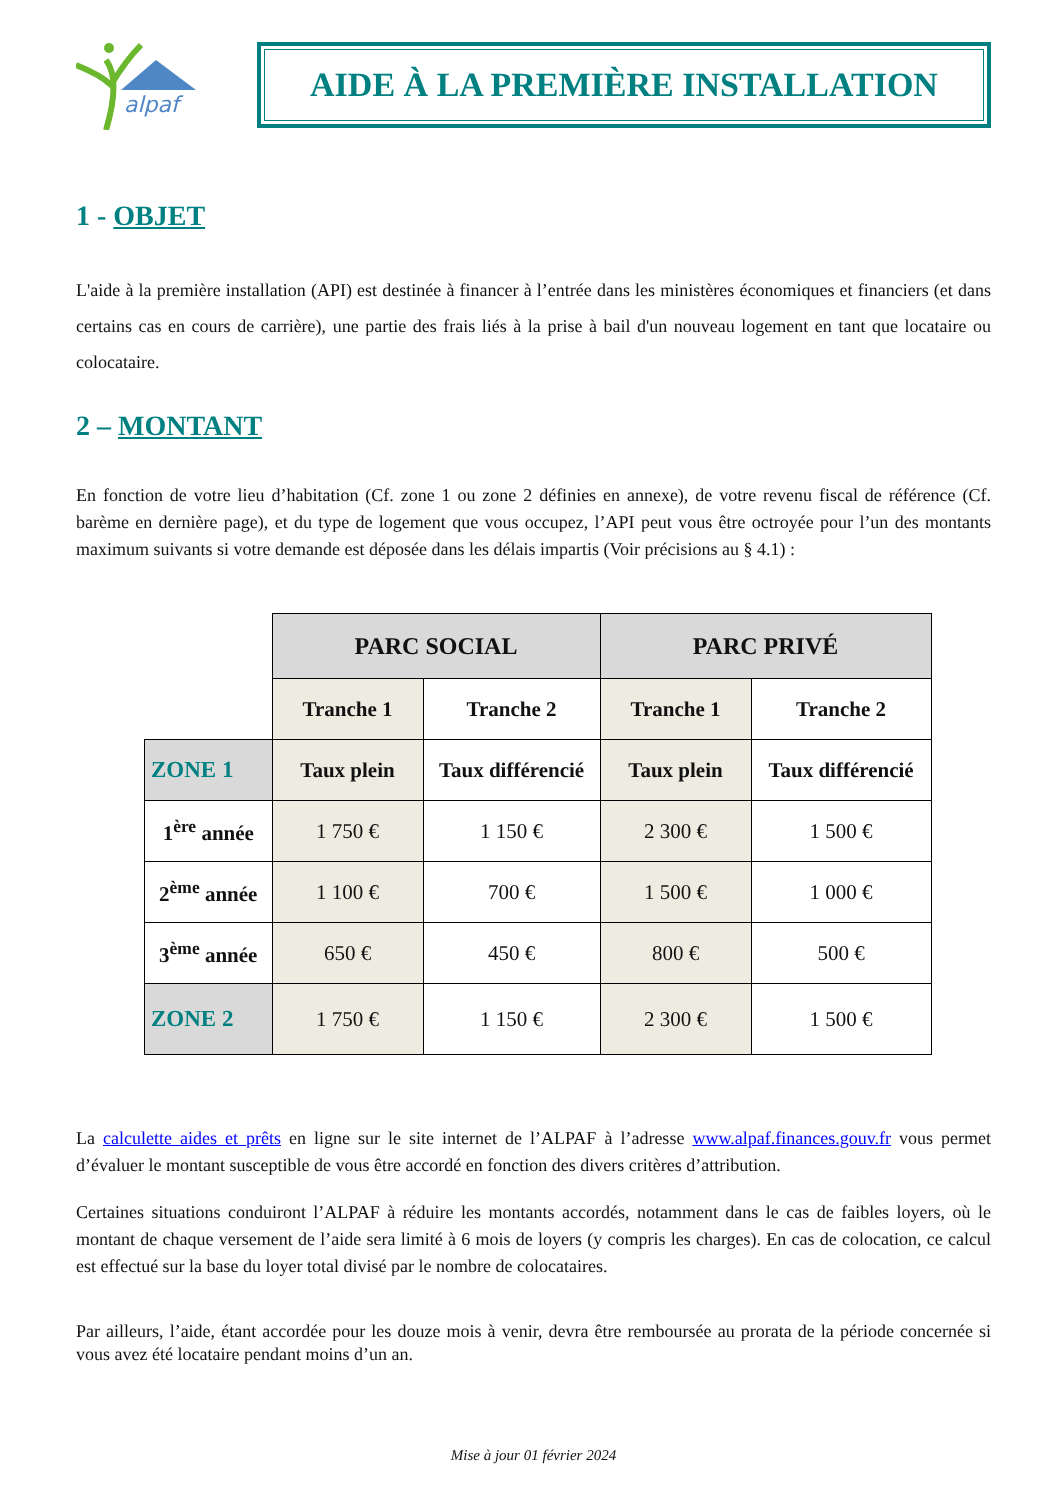alpaf
AIDE À LA PREMIÈRE INSTALLATION
1 - OBJET
L'aide à la première installation (API) est destinée à financer à l’entrée dans les ministères économiques et financiers (et dans certains cas en cours de carrière), une partie des frais liés à la prise à bail d'un nouveau logement en tant que locataire ou colocataire.
2 – MONTANT
En fonction de votre lieu d’habitation (Cf. zone 1 ou zone 2 définies en annexe), de votre revenu fiscal de référence (Cf. barème en dernière page), et du type de logement que vous occupez, l’API peut vous être octroyée pour l’un des montants maximum suivants si votre demande est déposée dans les délais impartis (Voir précisions au § 4.1) :
| | PARC SOCIAL | | PARC PRIVÉ | |
| | Tranche 1 | Tranche 2 | Tranche 1 | Tranche 2 |
| ZONE 1 | Taux plein | Taux différencié | Taux plein | Taux différencié |
| 1<sup>ère</sup> année | 1 750 € | 1 150 € | 2 300 € | 1 500 € |
| 2<sup>ème</sup> année | 1 100 € | 700 € | 1 500 € | 1 000 € |
| 3<sup>ème</sup> année | 650 € | 450 € | 800 € | 500 € |
| ZONE 2 | 1 750 € | 1 150 € | 2 300 € | 1 500 € |
La calculette aides et prêts en ligne sur le site internet de l’ALPAF à l’adresse www.alpaf.finances.gouv.fr vous permet d’évaluer le montant susceptible de vous être accordé en fonction des divers critères d’attribution.
Certaines situations conduiront l’ALPAF à réduire les montants accordés, notamment dans le cas de faibles loyers, où le montant de chaque versement de l’aide sera limité à 6 mois de loyers (y compris les charges). En cas de colocation, ce calcul est effectué sur la base du loyer total divisé par le nombre de colocataires.
Par ailleurs, l’aide, étant accordée pour les douze mois à venir, devra être remboursée au prorata de la période concernée si vous avez été locataire pendant moins d’un an.
Mise à jour 01 février 2024